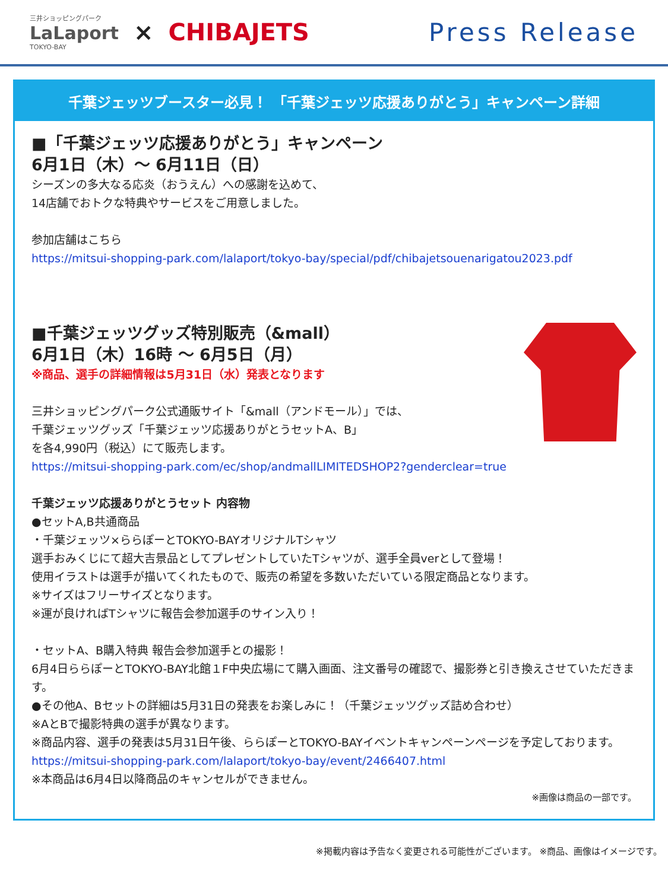三井ショッピングパーク
LaLaport
TOKYO-BAY
× CHIBAJETS Press Release
千葉ジェッツブースター必見！ 「千葉ジェッツ応援ありがとう」キャンペーン詳細
■「千葉ジェッツ応援ありがとう」キャンペーン
6月1日（木）～ 6月11日（日）
シーズンの多大なる応炎（おうえん）への感謝を込めて、
14店舗でおトクな特典やサービスをご用意しました。
参加店舗はこちら
https://mitsui-shopping-park.com/lalaport/tokyo-bay/special/pdf/chibajetsouenarigatou2023.pdf
■千葉ジェッツグッズ特別販売（&mall）
6月1日（木）16時 ～ 6月5日（月）
※商品、選手の詳細情報は5月31日（水）発表となります
三井ショッピングパーク公式通販サイト「&mall（アンドモール）」では、
千葉ジェッツグッズ「千葉ジェッツ応援ありがとうセットA、B」
を各4,990円（税込）にて販売します。
https://mitsui-shopping-park.com/ec/shop/andmallLIMITEDSHOP2?genderclear=true
千葉ジェッツ応援ありがとうセット 内容物
●セットA,B共通商品
・千葉ジェッツ×ららぽーとTOKYO-BAYオリジナルTシャツ
選手おみくじにて超大吉景品としてプレゼントしていたTシャツが、選手全員verとして登場！
使用イラストは選手が描いてくれたもので、販売の希望を多数いただいている限定商品となります。
※サイズはフリーサイズとなります。
※運が良ければTシャツに報告会参加選手のサイン入り！
・セットA、B購入特典 報告会参加選手との撮影！
6月4日ららぽーとTOKYO-BAY北館１F中央広場にて購入画面、注文番号の確認で、撮影券と引き換えさせていただきます。
●その他A、Bセットの詳細は5月31日の発表をお楽しみに！（千葉ジェッツグッズ詰め合わせ）
※AとBで撮影特典の選手が異なります。
※商品内容、選手の発表は5月31日午後、ららぽーとTOKYO-BAYイベントキャンペーンページを予定しております。
https://mitsui-shopping-park.com/lalaport/tokyo-bay/event/2466407.html
※本商品は6月4日以降商品のキャンセルができません。
※画像は商品の一部です。
※掲載内容は予告なく変更される可能性がございます。 ※商品、画像はイメージです。